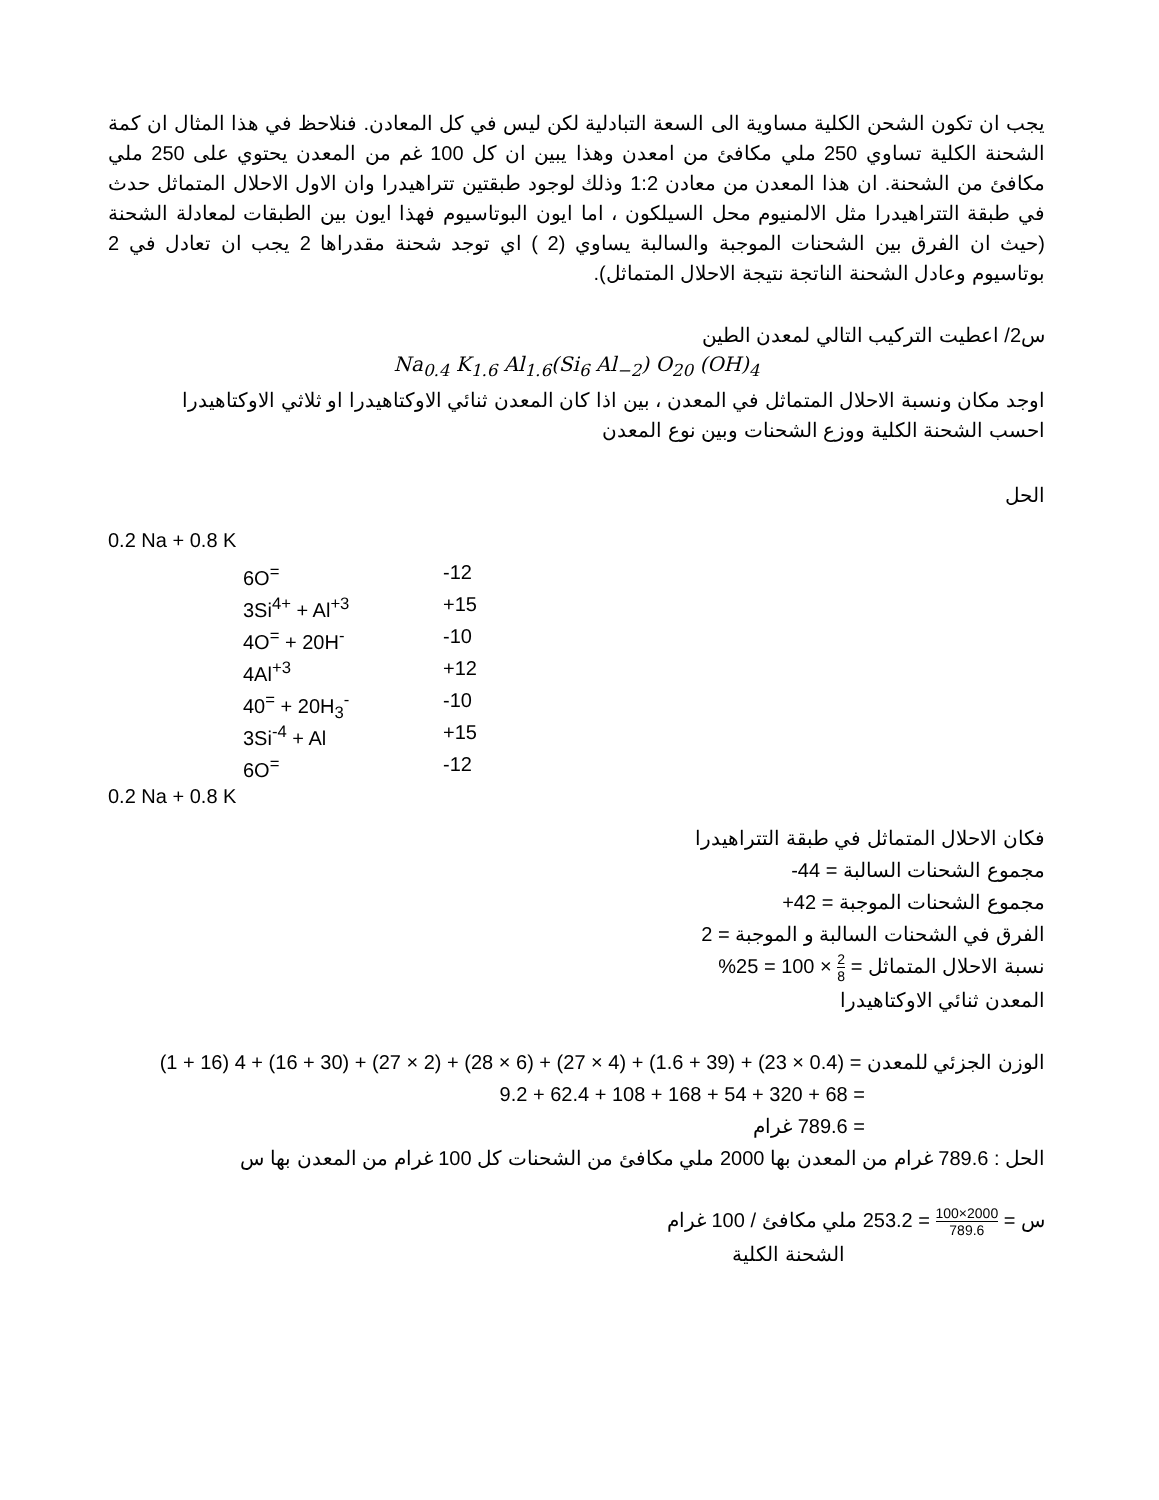يجب ان تكون الشحن الكلية مساوية الى السعة التبادلية لكن ليس في كل المعادن. فنلاحظ في هذا المثال ان كمة الشحنة الكلية تساوي 250 ملي مكافئ من امعدن وهذا يبين ان كل 100 غم من المعدن يحتوي على 250 ملي مكافئ من الشحنة. ان هذا المعدن من معادن 1:2 وذلك لوجود طبقتين تتراهيدرا وان الاول الاحلال المتماثل حدث في طبقة التتراهيدرا مثل الالمنيوم محل السيلكون ، اما ايون البوتاسيوم فهذا ايون بين الطبقات لمعادلة الشحنة (حيث ان الفرق بين الشحنات الموجبة والسالبة يساوي (2 ) اي توجد شحنة مقدراها 2 يجب ان تعادل في 2 بوتاسيوم وعادل الشحنة الناتجة نتيجة الاحلال المتماثل).
س2/ اعطيت التركيب التالي لمعدن الطين
Na<sub>0.4</sub> K<sub>1.6</sub> Al<sub>1.6</sub>(Si<sub>6</sub> Al<sub>−2</sub>) O<sub>20</sub> (OH)<sub>4</sub>
اوجد مكان ونسبة الاحلال المتماثل في المعدن ، بين اذا كان المعدن ثنائي الاوكتاهيدرا او ثلاثي الاوكتاهيدرا
احسب الشحنة الكلية ووزع الشحنات وبين نوع المعدن
الحل
0.2 Na + 0.8 K
6O<sup>=</sup> -12
3Si<sup>4+</sup> + Al<sup>+3</sup> +15
4O<sup>=</sup> + 20H<sup>-</sup> -10
4Al<sup>+3</sup> +12
40<sup>=</sup> + 20H<sub>3</sub><sup>-</sup> -10
3Si<sup>-4</sup> + Al +15
6O<sup>=</sup> -12
0.2 Na + 0.8 K
فكان الاحلال المتماثل في طبقة التتراهيدرا
مجموع الشحنات السالبة = 44-
مجموع الشحنات الموجبة = 42+
الفرق في الشحنات السالبة و الموجبة = 2
نسبة الاحلال المتماثل = 2 8 × 100 = 25%
المعدن ثنائي الاوكتاهيدرا
الوزن الجزئي للمعدن = (0.4 × 23) + (39 + 1.6) + (4 × 27) + (6 × 28) + (2 × 27) + (30 + 16) + 4 (16 + 1)
= 68 + 320 + 54 + 168 + 108 + 62.4 + 9.2
= 789.6 غرام
الحل : 789.6 غرام من المعدن بها 2000 ملي مكافئ من الشحنات كل 100 غرام من المعدن بها س
س = 2000×100 789.6 = 253.2 ملي مكافئ / 100 غرام
الشحنة الكلية